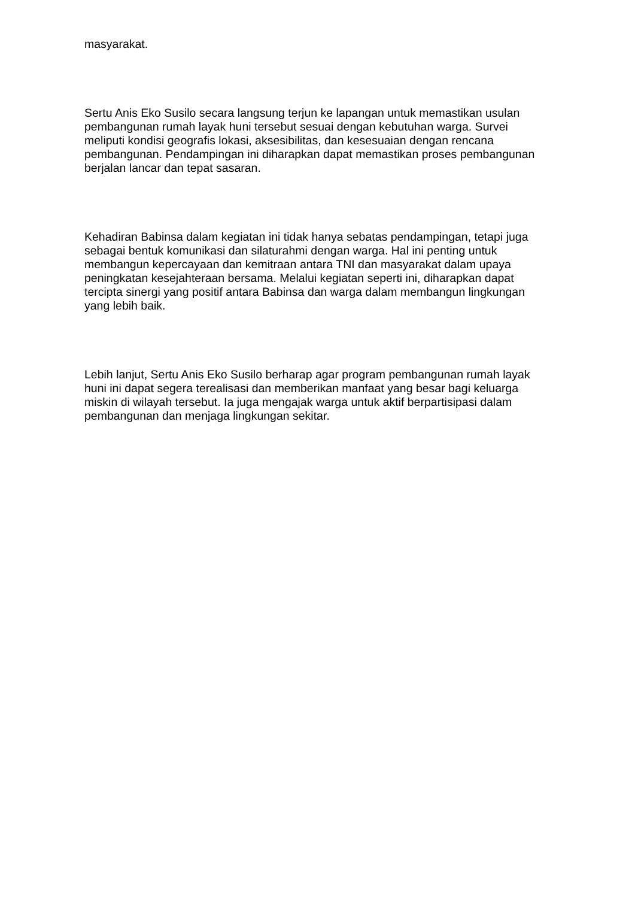masyarakat.
Sertu Anis Eko Susilo secara langsung terjun ke lapangan untuk memastikan usulan pembangunan rumah layak huni tersebut sesuai dengan kebutuhan warga. Survei meliputi kondisi geografis lokasi, aksesibilitas, dan kesesuaian dengan rencana pembangunan. Pendampingan ini diharapkan dapat memastikan proses pembangunan berjalan lancar dan tepat sasaran.
Kehadiran Babinsa dalam kegiatan ini tidak hanya sebatas pendampingan, tetapi juga sebagai bentuk komunikasi dan silaturahmi dengan warga. Hal ini penting untuk membangun kepercayaan dan kemitraan antara TNI dan masyarakat dalam upaya peningkatan kesejahteraan bersama. Melalui kegiatan seperti ini, diharapkan dapat tercipta sinergi yang positif antara Babinsa dan warga dalam membangun lingkungan yang lebih baik.
Lebih lanjut, Sertu Anis Eko Susilo berharap agar program pembangunan rumah layak huni ini dapat segera terealisasi dan memberikan manfaat yang besar bagi keluarga miskin di wilayah tersebut. Ia juga mengajak warga untuk aktif berpartisipasi dalam pembangunan dan menjaga lingkungan sekitar.